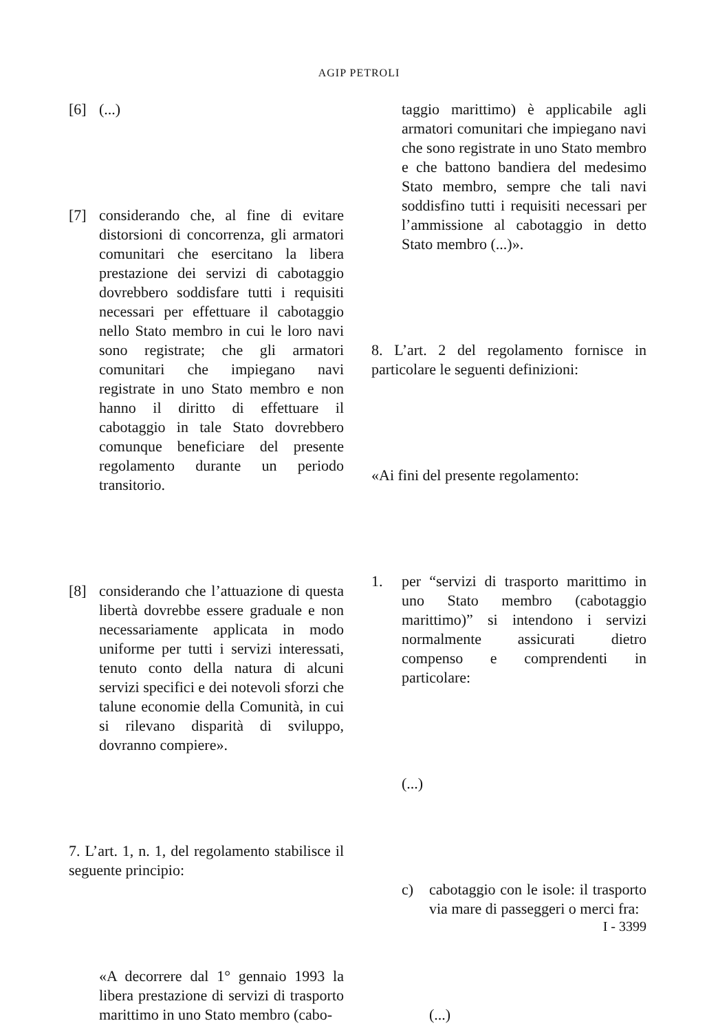AGIP PETROLI
[6] (...)
[7] considerando che, al fine di evitare distorsioni di concorrenza, gli armatori comunitari che esercitano la libera prestazione dei servizi di cabotaggio dovrebbero soddisfare tutti i requisiti necessari per effettuare il cabotaggio nello Stato membro in cui le loro navi sono registrate; che gli armatori comunitari che impiegano navi registrate in uno Stato membro e non hanno il diritto di effettuare il cabotaggio in tale Stato dovrebbero comunque beneficiare del presente regolamento durante un periodo transitorio.
[8] considerando che l’attuazione di questa libertà dovrebbe essere graduale e non necessariamente applicata in modo uniforme per tutti i servizi interessati, tenuto conto della natura di alcuni servizi specifici e dei notevoli sforzi che talune economie della Comunità, in cui si rilevano disparità di sviluppo, dovranno compiere».
7. L’art. 1, n. 1, del regolamento stabilisce il seguente principio:
«A decorrere dal 1° gennaio 1993 la libera prestazione di servizi di trasporto marittimo in uno Stato membro (cabo-
taggio marittimo) è applicabile agli armatori comunitari che impiegano navi che sono registrate in uno Stato membro e che battono bandiera del medesimo Stato membro, sempre che tali navi soddisfino tutti i requisiti necessari per l’ammissione al cabotaggio in detto Stato membro (...)».
8. L’art. 2 del regolamento fornisce in particolare le seguenti definizioni:
«Ai fini del presente regolamento:
1. per “servizi di trasporto marittimo in uno Stato membro (cabotaggio marittimo)” si intendono i servizi normalmente assicurati dietro compenso e comprendenti in particolare:
(...)
c) cabotaggio con le isole: il trasporto via mare di passeggeri o merci fra:
(...)
I - 3399